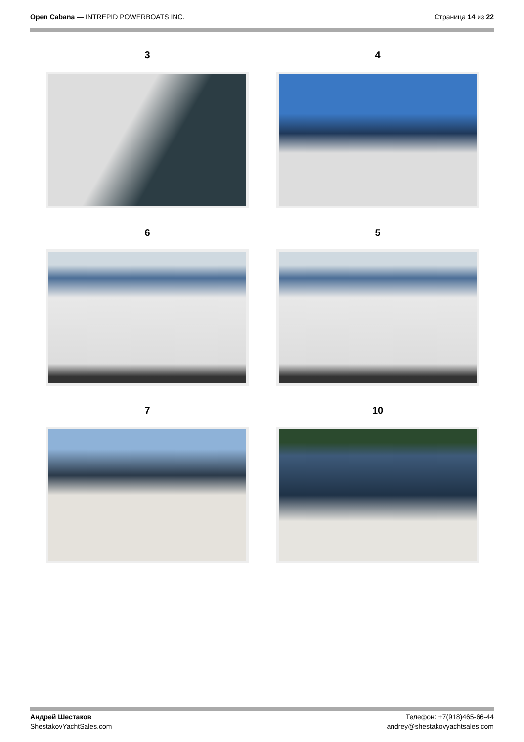Open Cabana — INTREPID POWERBOATS INC.
Страница 14 из 22
3
4
6
5
7
10
Андрей Шестаков
ShestakovYachtSales.com
Телефон: +7(918)465-66-44
andrey@shestakovyachtsales.com